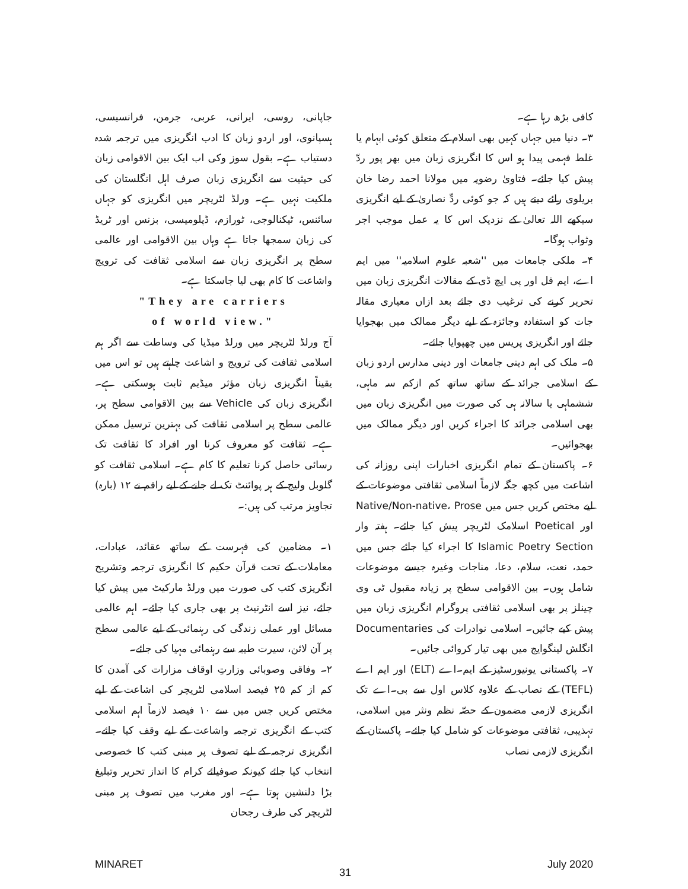جاپانی، روسی، ایرانی، عربی، جرمن، فرانسیسی، ہسپانوی، اور اردو زبان کا ادب انگریزی میں ترجمہ شدہ دستیاب ہے۔ بقول سوز وکی اب ایک بین الاقوامی زبان کی حیثیت سے انگریزی زبان صرف اہل انگلستان کی ملکیت نہیں ہے۔ ورلڈ لٹریچر میں انگریزی کو جہاں سائنس، ٹیکنالوجی، ٹورازم، ڈپلومیسی، بزنس اور ٹریڈ کی زبان سمجھا جاتا ہے وہاں بین الاقوامی اور عالمی سطح پر انگریزی زبان سے اسلامی ثقافت کی ترویج واشاعت کا کام بھی لیا جاسکتا ہے۔
"They are carriers
of world view."
آج ورلڈ لٹریچر میں ورلڈ میڈیا کی وساطت سے اگر ہم اسلامی ثقافت کی ترویج و اشاعت چاہتے ہیں تو اس میں یقیناً انگریزی زبان مؤثر میڈیم ثابت ہوسکتی ہے۔ انگریزی زبان کی Vehicle سے بین الاقوامی سطح پر، عالمی سطح پر اسلامی ثقافت کی بہترین ترسیل ممکن ہے۔ ثقافت کو معروف کرنا اور افراد کا ثقافت تک رسائی حاصل کرنا تعلیم کا کام ہے۔ اسلامی ثقافت کو گلوبل ولیج کے ہر پوائنٹ تک لے جانے کے لیے راقم نے ۱۲ (بارہ) تجاویز مرتب کی ہیں:۔
۱۔ مضامین کی فہرست کے ساتھ عقائد، عبادات، معاملات کے تحت قرآن حکیم کا انگریزی ترجمہ وتشریح انگریزی کتب کی صورت میں ورلڈ مارکیٹ میں پیش کیا جائے، نیز اسے انٹرنیٹ پر بھی جاری کیا جائے۔ اہم عالمی مسائل اور عملی زندگی کی رہنمائی کے لیے عالمی سطح پر آن لائن، سیرت طیبہ سے رہنمائی مہیا کی جائے۔
۲۔ وفاقی وصوبائی وزارتِ اوقاف مزارات کی آمدن کا کم از کم ۲۵ فیصد اسلامی لٹریچر کی اشاعت کے لیے مختص کریں جس میں سے ۱۰ فیصد لازماً اہم اسلامی کتب کے انگریزی ترجمہ واشاعت کے لیے وقف کیا جائے۔ انگریزی ترجمہ کے لیے تصوف پر مبنی کتب کا خصوصی انتخاب کیا جائے کیونکہ صوفیائے کرام کا انداز تحریر وتبلیغ بڑا دلنشین ہوتا ہے۔ اور مغرب میں تصوف پر مبنی لٹریچر کی طرف رجحان
کافی بڑھ رہا ہے۔
۳۔ دنیا میں جہاں کہیں بھی اسلام کے متعلق کوئی ابہام یا غلط فہمی پیدا ہو اس کا انگریزی زبان میں بھر پور ردّ پیش کیا جائے۔ فتاویٰ رضویہ میں مولانا احمد رضا خان بریلوی رائے دیتے ہیں کہ جو کوئی ردِّ نصاریٰ کے لیے انگریزی سیکھے اللہ تعالیٰ کے نزدیک اس کا یہ عمل موجب اجر وثواب ہوگا۔
۴۔ ملکی جامعات میں ''شعبہ علوم اسلامیہ'' میں ایم اے، ایم فل اور پی ایچ ڈی کے مقالات انگریزی زبان میں تحریر کرنے کی ترغیب دی جائے بعد ازاں معیاری مقالہ جات کو استفادہ وجائزہ کے لیے دیگر ممالک میں بھجوایا جائے اور انگریزی پریس میں چھپوایا جائے۔
۵۔ ملک کی اہم دینی جامعات اور دینی مدارس اردو زبان کے اسلامی جرائد کے ساتھ ساتھ کم ازکم سہ ماہی، ششماہی یا سالانہ ہی کی صورت میں انگریزی زبان میں بھی اسلامی جرائد کا اجراء کریں اور دیگر ممالک میں بھجوائیں۔
۶۔ پاکستان کے تمام انگریزی اخبارات اپنی روزانہ کی اشاعت میں کچھ جگہ لازماً اسلامی ثقافتی موضوعات کے لیے مختص کریں جس میں Native/Non-native، Prose اور Poetical اسلامک لٹریچر پیش کیا جائے۔ ہفتہ وار Islamic Poetry Section کا اجراء کیا جائے جس میں حمد، نعت، سلام، دعا، مناجات وغیرہ جیسے موضوعات شامل ہوں۔ بین الاقوامی سطح پر زیادہ مقبول ٹی وی چینلز پر بھی اسلامی ثقافتی پروگرام انگریزی زبان میں پیش کیے جائیں۔ اسلامی نوادرات کی Documentaries انگلش لینگوایج میں بھی تیار کروائی جائیں۔
۷۔ پاکستانی یونیورسٹیز کے ایم۔اے (ELT) اور ایم اے (TEFL) کے نصاب کے علاوہ کلاس اول سے بی۔اے تک انگریزی لازمی مضمون کے حصّہ نظم ونثر میں اسلامی، تہذیبی، ثقافتی موضوعات کو شامل کیا جائے۔ پاکستان کے انگریزی لازمی نصاب
MINARET 31 July 2020